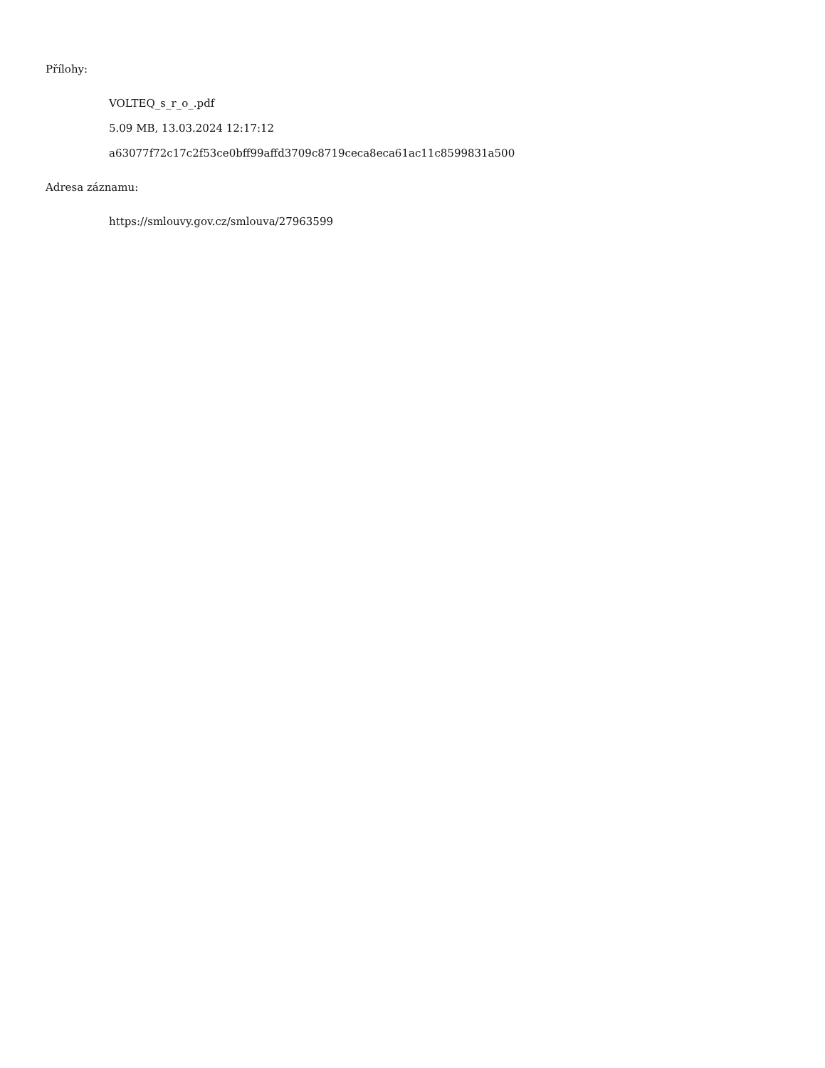Přílohy:
VOLTEQ_s_r_o_.pdf
5.09 MB, 13.03.2024 12:17:12
a63077f72c17c2f53ce0bff99affd3709c8719ceca8eca61ac11c8599831a500
Adresa záznamu:
https://smlouvy.gov.cz/smlouva/27963599